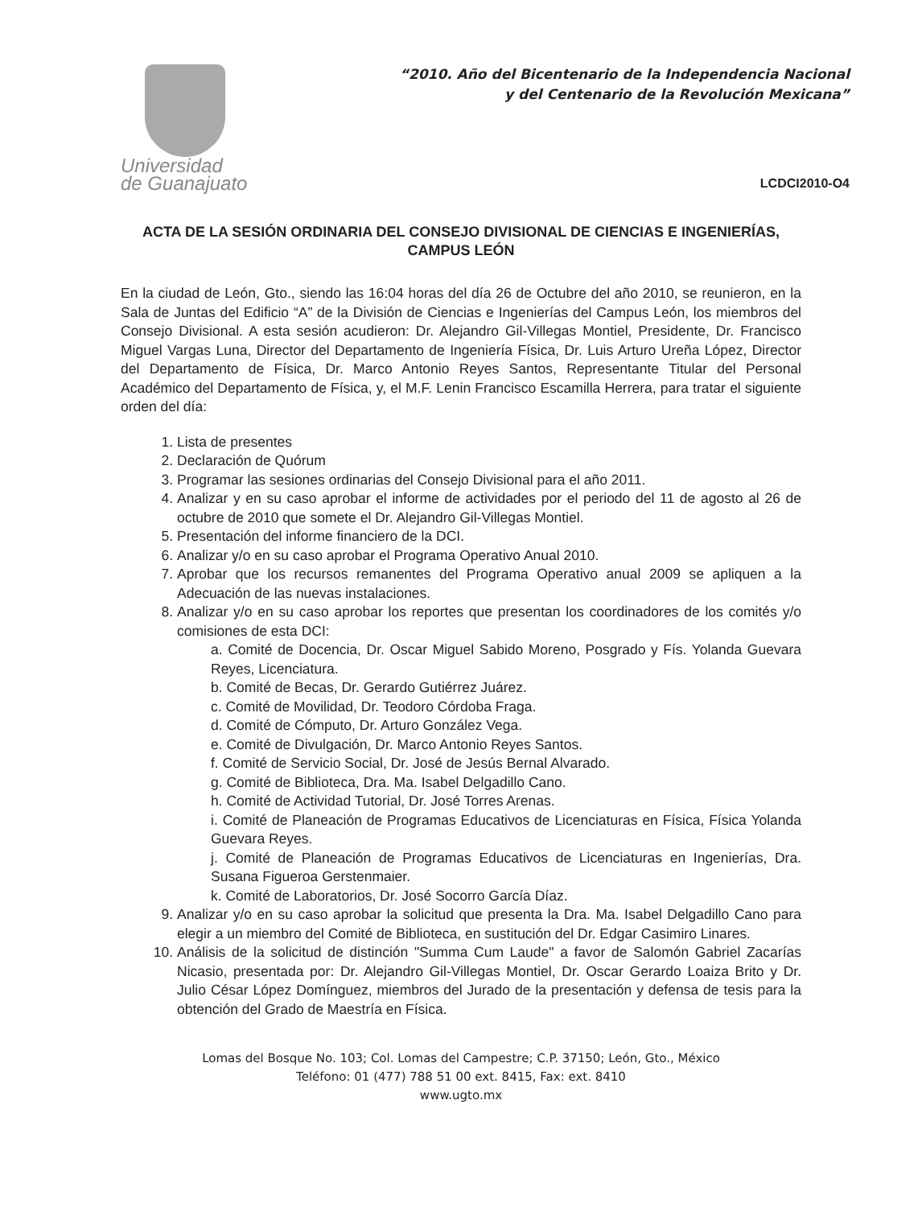Universidad
de Guanajuato
“2010. Año del Bicentenario de la Independencia Nacional
y del Centenario de la Revolución Mexicana”
LCDCI2010-O4
ACTA DE LA SESIÓN ORDINARIA DEL CONSEJO DIVISIONAL DE CIENCIAS E INGENIERÍAS, CAMPUS LEÓN
En la ciudad de León, Gto., siendo las 16:04 horas del día 26 de Octubre del año 2010, se reunieron, en la Sala de Juntas del Edificio “A” de la División de Ciencias e Ingenierías del Campus León, los miembros del Consejo Divisional. A esta sesión acudieron: Dr. Alejandro Gil-Villegas Montiel, Presidente, Dr. Francisco Miguel Vargas Luna, Director del Departamento de Ingeniería Física, Dr. Luis Arturo Ureña López, Director del Departamento de Física, Dr. Marco Antonio Reyes Santos, Representante Titular del Personal Académico del Departamento de Física, y, el M.F. Lenin Francisco Escamilla Herrera, para tratar el siguiente orden del día:
1. Lista de presentes
2. Declaración de Quórum
3. Programar las sesiones ordinarias del Consejo Divisional para el año 2011.
4. Analizar y en su caso aprobar el informe de actividades por el periodo del 11 de agosto al 26 de octubre de 2010 que somete el Dr. Alejandro Gil-Villegas Montiel.
5. Presentación del informe financiero de la DCI.
6. Analizar y/o en su caso aprobar el Programa Operativo Anual 2010.
7. Aprobar que los recursos remanentes del Programa Operativo anual 2009 se apliquen a la Adecuación de las nuevas instalaciones.
8. Analizar y/o en su caso aprobar los reportes que presentan los coordinadores de los comités y/o comisiones de esta DCI:
a. Comité de Docencia, Dr. Oscar Miguel Sabido Moreno, Posgrado y Fís. Yolanda Guevara Reyes, Licenciatura.
b. Comité de Becas, Dr. Gerardo Gutiérrez Juárez.
c. Comité de Movilidad, Dr. Teodoro Córdoba Fraga.
d. Comité de Cómputo, Dr. Arturo González Vega.
e. Comité de Divulgación, Dr. Marco Antonio Reyes Santos.
f. Comité de Servicio Social, Dr. José de Jesús Bernal Alvarado.
g. Comité de Biblioteca, Dra. Ma. Isabel Delgadillo Cano.
h. Comité de Actividad Tutorial, Dr. José Torres Arenas.
i. Comité de Planeación de Programas Educativos de Licenciaturas en Física, Física Yolanda Guevara Reyes.
j. Comité de Planeación de Programas Educativos de Licenciaturas en Ingenierías, Dra. Susana Figueroa Gerstenmaier.
k. Comité de Laboratorios, Dr. José Socorro García Díaz.
9. Analizar y/o en su caso aprobar la solicitud que presenta la Dra. Ma. Isabel Delgadillo Cano para elegir a un miembro del Comité de Biblioteca, en sustitución del Dr. Edgar Casimiro Linares.
10. Análisis de la solicitud de distinción "Summa Cum Laude" a favor de Salomón Gabriel Zacarías Nicasio, presentada por: Dr. Alejandro Gil-Villegas Montiel, Dr. Oscar Gerardo Loaiza Brito y Dr. Julio César López Domínguez, miembros del Jurado de la presentación y defensa de tesis para la obtención del Grado de Maestría en Física.
Lomas del Bosque No. 103; Col. Lomas del Campestre; C.P. 37150; León, Gto., México
Teléfono: 01 (477) 788 51 00 ext. 8415, Fax: ext. 8410
www.ugto.mx